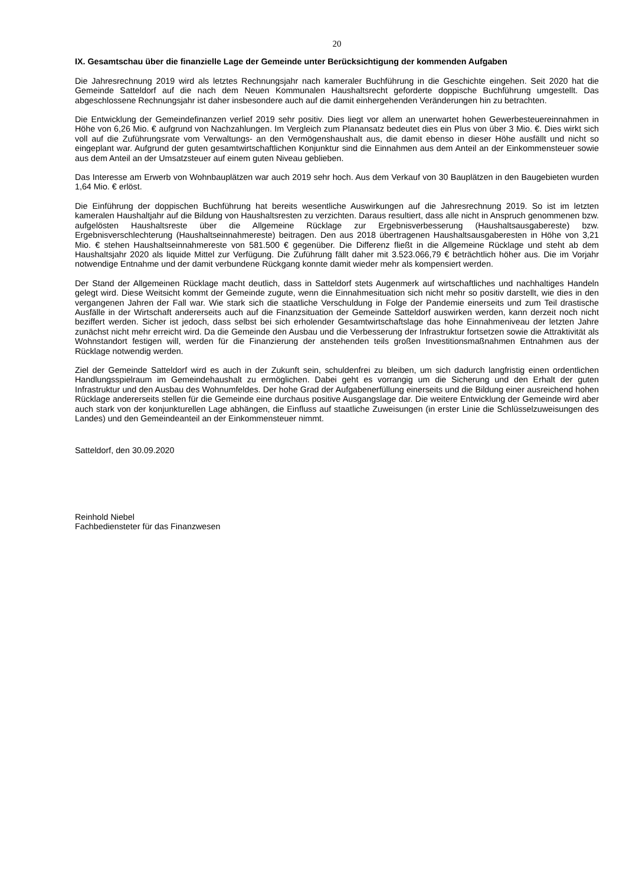20
IX. Gesamtschau über die finanzielle Lage der Gemeinde unter Berücksichtigung der kommenden Aufgaben
Die Jahresrechnung 2019 wird als letztes Rechnungsjahr nach kameraler Buchführung in die Geschichte eingehen. Seit 2020 hat die Gemeinde Satteldorf auf die nach dem Neuen Kommunalen Haushaltsrecht geforderte doppische Buchführung umgestellt. Das abgeschlossene Rechnungsjahr ist daher insbesondere auch auf die damit einhergehenden Veränderungen hin zu betrachten.
Die Entwicklung der Gemeindefinanzen verlief 2019 sehr positiv. Dies liegt vor allem an unerwartet hohen Gewerbesteuereinnahmen in Höhe von 6,26 Mio. € aufgrund von Nachzahlungen. Im Vergleich zum Planansatz bedeutet dies ein Plus von über 3 Mio. €. Dies wirkt sich voll auf die Zuführungsrate vom Verwaltungs- an den Vermögenshaushalt aus, die damit ebenso in dieser Höhe ausfällt und nicht so eingeplant war. Aufgrund der guten gesamtwirtschaftlichen Konjunktur sind die Einnahmen aus dem Anteil an der Einkommensteuer sowie aus dem Anteil an der Umsatzsteuer auf einem guten Niveau geblieben.
Das Interesse am Erwerb von Wohnbauplätzen war auch 2019 sehr hoch. Aus dem Verkauf von 30 Bauplätzen in den Baugebieten wurden 1,64 Mio. € erlöst.
Die Einführung der doppischen Buchführung hat bereits wesentliche Auswirkungen auf die Jahresrechnung 2019. So ist im letzten kameralen Haushaltjahr auf die Bildung von Haushaltsresten zu verzichten. Daraus resultiert, dass alle nicht in Anspruch genommenen bzw. aufgelösten Haushaltsreste über die Allgemeine Rücklage zur Ergebnisverbesserung (Haushaltsausgabereste) bzw. Ergebnisverschlechterung (Haushaltseinnahmereste) beitragen. Den aus 2018 übertragenen Haushaltsausgaberesten in Höhe von 3,21 Mio. € stehen Haushaltseinnahmereste von 581.500 € gegenüber. Die Differenz fließt in die Allgemeine Rücklage und steht ab dem Haushaltsjahr 2020 als liquide Mittel zur Verfügung. Die Zuführung fällt daher mit 3.523.066,79 € beträchtlich höher aus. Die im Vorjahr notwendige Entnahme und der damit verbundene Rückgang konnte damit wieder mehr als kompensiert werden.
Der Stand der Allgemeinen Rücklage macht deutlich, dass in Satteldorf stets Augenmerk auf wirtschaftliches und nachhaltiges Handeln gelegt wird. Diese Weitsicht kommt der Gemeinde zugute, wenn die Einnahmesituation sich nicht mehr so positiv darstellt, wie dies in den vergangenen Jahren der Fall war. Wie stark sich die staatliche Verschuldung in Folge der Pandemie einerseits und zum Teil drastische Ausfälle in der Wirtschaft andererseits auch auf die Finanzsituation der Gemeinde Satteldorf auswirken werden, kann derzeit noch nicht beziffert werden. Sicher ist jedoch, dass selbst bei sich erholender Gesamtwirtschaftslage das hohe Einnahmeniveau der letzten Jahre zunächst nicht mehr erreicht wird. Da die Gemeinde den Ausbau und die Verbesserung der Infrastruktur fortsetzen sowie die Attraktivität als Wohnstandort festigen will, werden für die Finanzierung der anstehenden teils großen Investitionsmaßnahmen Entnahmen aus der Rücklage notwendig werden.
Ziel der Gemeinde Satteldorf wird es auch in der Zukunft sein, schuldenfrei zu bleiben, um sich dadurch langfristig einen ordentlichen Handlungsspielraum im Gemeindehaushalt zu ermöglichen. Dabei geht es vorrangig um die Sicherung und den Erhalt der guten Infrastruktur und den Ausbau des Wohnumfeldes. Der hohe Grad der Aufgabenerfüllung einerseits und die Bildung einer ausreichend hohen Rücklage andererseits stellen für die Gemeinde eine durchaus positive Ausgangslage dar. Die weitere Entwicklung der Gemeinde wird aber auch stark von der konjunkturellen Lage abhängen, die Einfluss auf staatliche Zuweisungen (in erster Linie die Schlüsselzuweisungen des Landes) und den Gemeindeanteil an der Einkommensteuer nimmt.
Satteldorf, den 30.09.2020
Reinhold Niebel
Fachbediensteter für das Finanzwesen